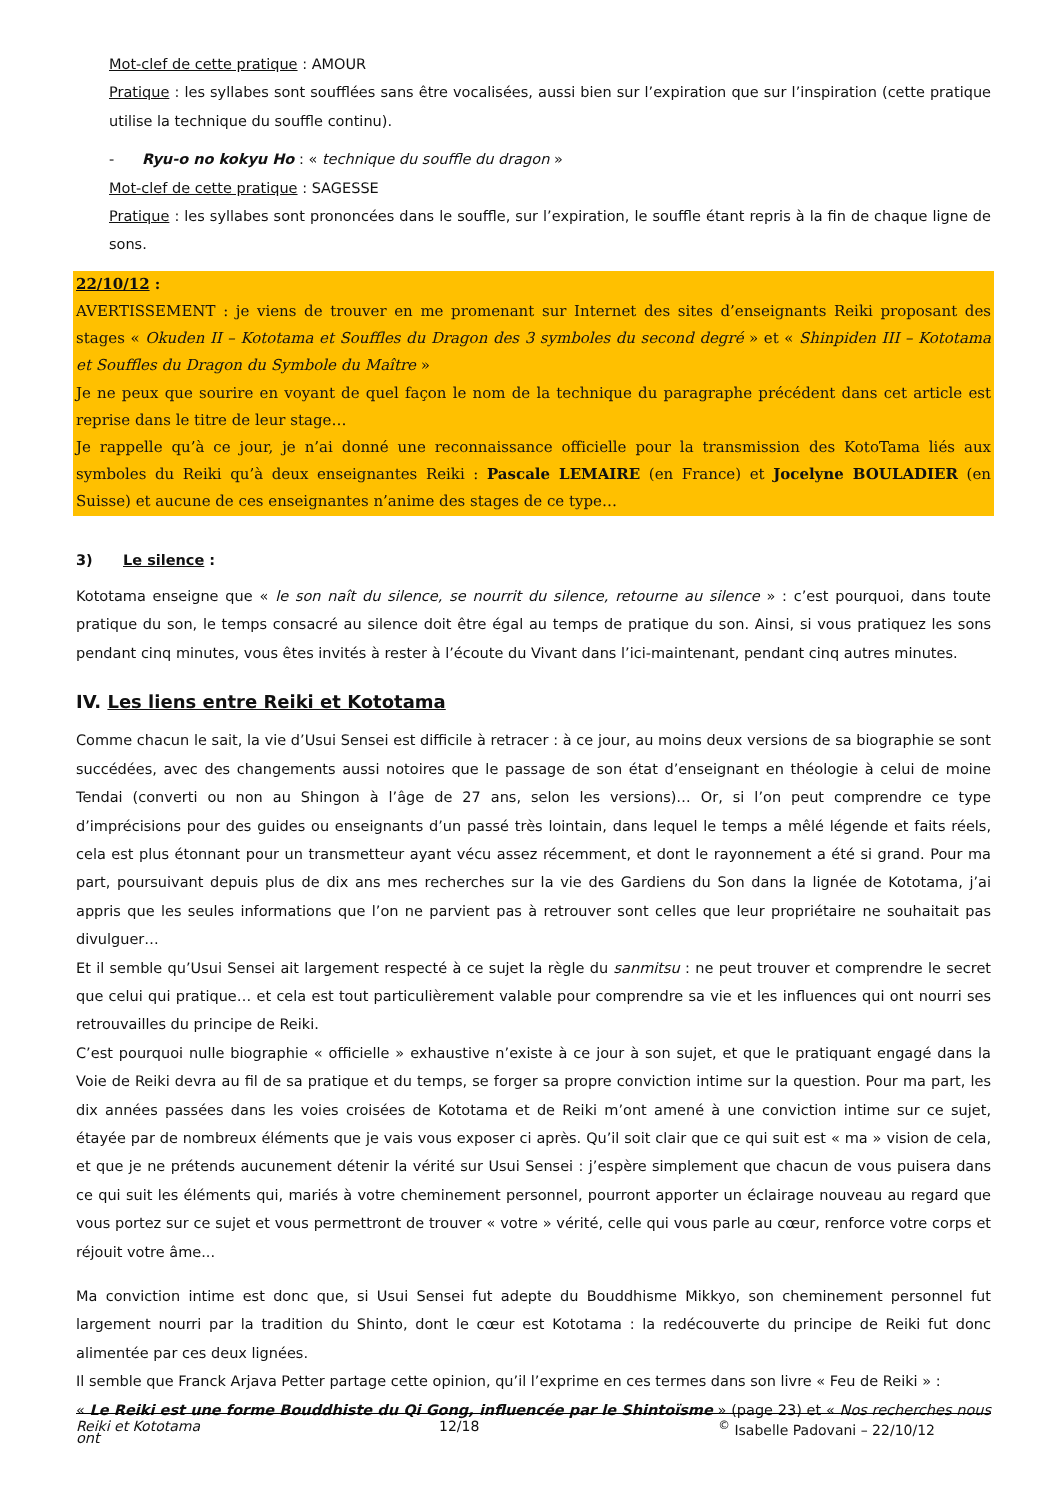Mot-clef de cette pratique : AMOUR
Pratique : les syllabes sont soufflées sans être vocalisées, aussi bien sur l’expiration que sur l’inspiration (cette pratique utilise la technique du souffle continu).
- Ryu-o no kokyu Ho : « technique du souffle du dragon »
Mot-clef de cette pratique : SAGESSE
Pratique : les syllabes sont prononcées dans le souffle, sur l’expiration, le souffle étant repris à la fin de chaque ligne de sons.
22/10/12 :
AVERTISSEMENT : je viens de trouver en me promenant sur Internet des sites d’enseignants Reiki proposant des stages « Okuden II – Kototama et Souffles du Dragon des 3 symboles du second degré » et « Shinpiden III – Kototama et Souffles du Dragon du Symbole du Maître »
Je ne peux que sourire en voyant de quel façon le nom de la technique du paragraphe précédent dans cet article est reprise dans le titre de leur stage…
Je rappelle qu’à ce jour, je n’ai donné une reconnaissance officielle pour la transmission des KotoTama liés aux symboles du Reiki qu’à deux enseignantes Reiki : Pascale LEMAIRE (en France) et Jocelyne BOULADIER (en Suisse) et aucune de ces enseignantes n’anime des stages de ce type…
3) Le silence :
Kototama enseigne que « le son naît du silence, se nourrit du silence, retourne au silence » : c’est pourquoi, dans toute pratique du son, le temps consacré au silence doit être égal au temps de pratique du son. Ainsi, si vous pratiquez les sons pendant cinq minutes, vous êtes invités à rester à l’écoute du Vivant dans l’ici-maintenant, pendant cinq autres minutes.
IV. Les liens entre Reiki et Kototama
Comme chacun le sait, la vie d’Usui Sensei est difficile à retracer : à ce jour, au moins deux versions de sa biographie se sont succédées, avec des changements aussi notoires que le passage de son état d’enseignant en théologie à celui de moine Tendai (converti ou non au Shingon à l’âge de 27 ans, selon les versions)… Or, si l’on peut comprendre ce type d’imprécisions pour des guides ou enseignants d’un passé très lointain, dans lequel le temps a mêlé légende et faits réels, cela est plus étonnant pour un transmetteur ayant vécu assez récemment, et dont le rayonnement a été si grand. Pour ma part, poursuivant depuis plus de dix ans mes recherches sur la vie des Gardiens du Son dans la lignée de Kototama, j’ai appris que les seules informations que l’on ne parvient pas à retrouver sont celles que leur propriétaire ne souhaitait pas divulguer…
Et il semble qu’Usui Sensei ait largement respecté à ce sujet la règle du sanmitsu : ne peut trouver et comprendre le secret que celui qui pratique… et cela est tout particulièrement valable pour comprendre sa vie et les influences qui ont nourri ses retrouvailles du principe de Reiki.
C’est pourquoi nulle biographie « officielle » exhaustive n’existe à ce jour à son sujet, et que le pratiquant engagé dans la Voie de Reiki devra au fil de sa pratique et du temps, se forger sa propre conviction intime sur la question. Pour ma part, les dix années passées dans les voies croisées de Kototama et de Reiki m’ont amené à une conviction intime sur ce sujet, étayée par de nombreux éléments que je vais vous exposer ci après. Qu’il soit clair que ce qui suit est « ma » vision de cela, et que je ne prétends aucunement détenir la vérité sur Usui Sensei : j’espère simplement que chacun de vous puisera dans ce qui suit les éléments qui, mariés à votre cheminement personnel, pourront apporter un éclairage nouveau au regard que vous portez sur ce sujet et vous permettront de trouver « votre » vérité, celle qui vous parle au cœur, renforce votre corps et réjouit votre âme...
Ma conviction intime est donc que, si Usui Sensei fut adepte du Bouddhisme Mikkyo, son cheminement personnel fut largement nourri par la tradition du Shinto, dont le cœur est Kototama : la redécouverte du principe de Reiki fut donc alimentée par ces deux lignées.
Il semble que Franck Arjava Petter partage cette opinion, qu’il l’exprime en ces termes dans son livre « Feu de Reiki » :
« Le Reiki est une forme Bouddhiste du Qi Gong, influencée par le Shintoïsme » (page 23) et « Nos recherches nous ont
Reiki et Kototama 12/18<sup>©</sup> Isabelle Padovani – 22/10/12